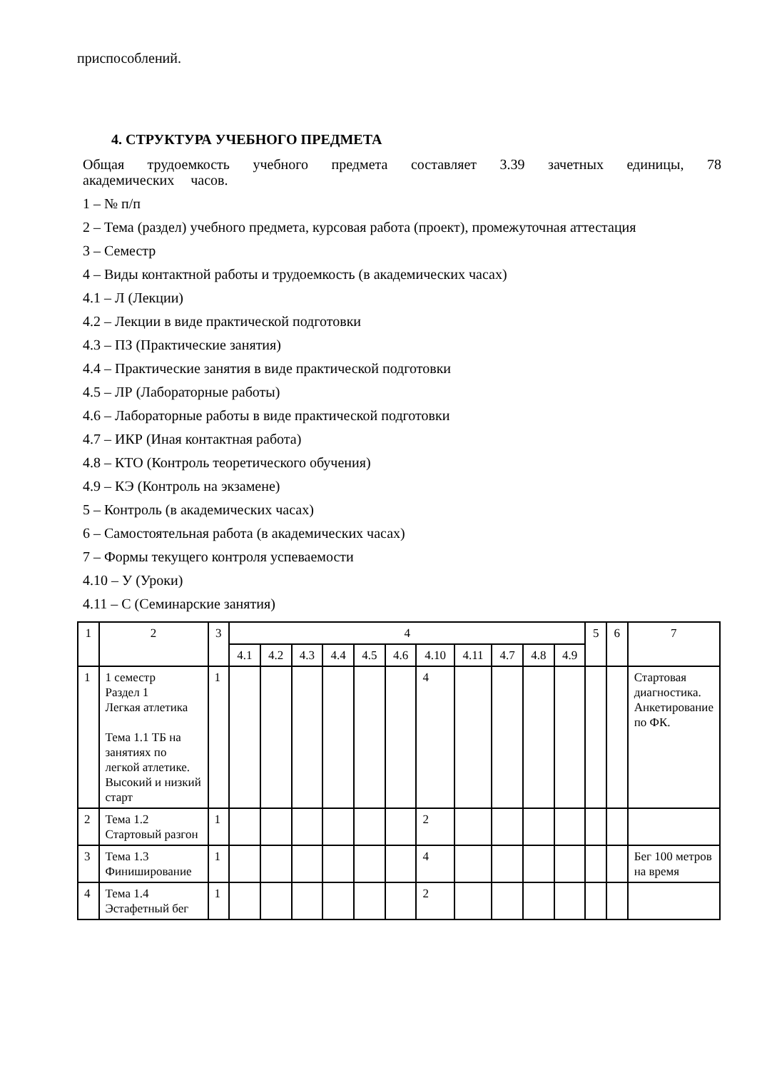приспособлений.
4. СТРУКТУРА УЧЕБНОГО ПРЕДМЕТА
Общая трудоемкость учебного предмета составляет 3.39 зачетных единицы, 78 академических часов.
1 – № п/п
2 – Тема (раздел) учебного предмета, курсовая работа (проект), промежуточная аттестация
3 – Семестр
4 – Виды контактной работы и трудоемкость (в академических часах)
4.1 – Л (Лекции)
4.2 – Лекции в виде практической подготовки
4.3 – ПЗ (Практические занятия)
4.4 – Практические занятия в виде практической подготовки
4.5 – ЛР (Лабораторные работы)
4.6 – Лабораторные работы в виде практической подготовки
4.7 – ИКР (Иная контактная работа)
4.8 – КТО (Контроль теоретического обучения)
4.9 – КЭ (Контроль на экзамене)
5 – Контроль (в академических часах)
6 – Самостоятельная работа (в академических часах)
7 – Формы текущего контроля успеваемости
4.10 – У (Уроки)
4.11 – С (Семинарские занятия)
| 1 | 2 | 3 | 4 | | | | | | | | | | | 5 | 6 | 7 |
| --- | --- | --- | --- | --- | --- | --- | --- | --- | --- | --- | --- | --- | --- | --- | --- | --- |
| | | | 4.1 | 4.2 | 4.3 | 4.4 | 4.5 | 4.6 | 4.10 | 4.11 | 4.7 | 4.8 | 4.9 | | | |
| 1 | 1 семестр Раздел 1 Легкая атлетика Тема 1.1 ТБ на занятиях по легкой атлетике. Высокий и низкий старт | 1 | | | | | | | 4 | | | | | | | Стартовая диагностика. Анкетирование по ФК. |
| 2 | Тема 1.2 Стартовый разгон | 1 | | | | | | | 2 | | | | | | | |
| 3 | Тема 1.3 Финиширование | 1 | | | | | | | 4 | | | | | | | Бег 100 метров на время |
| 4 | Тема 1.4 Эстафетный бег | 1 | | | | | | | 2 | | | | | | | |